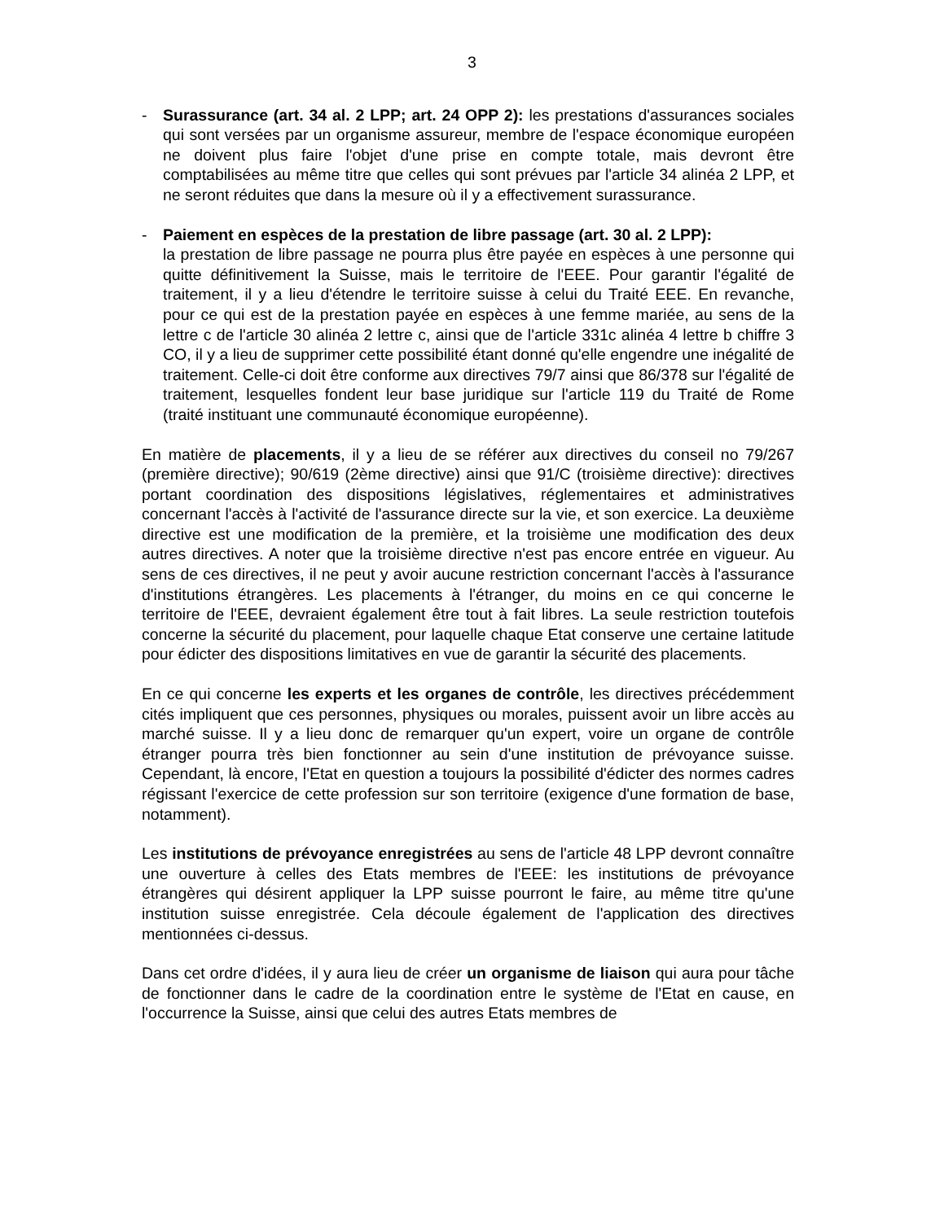3
- Surassurance (art. 34 al. 2 LPP; art. 24 OPP 2): les prestations d'assurances sociales qui sont versées par un organisme assureur, membre de l'espace économique européen ne doivent plus faire l'objet d'une prise en compte totale, mais devront être comptabilisées au même titre que celles qui sont prévues par l'article 34 alinéa 2 LPP, et ne seront réduites que dans la mesure où il y a effectivement surassurance.
- Paiement en espèces de la prestation de libre passage (art. 30 al. 2 LPP):
la prestation de libre passage ne pourra plus être payée en espèces à une personne qui quitte définitivement la Suisse, mais le territoire de l'EEE. Pour garantir l'égalité de traitement, il y a lieu d'étendre le territoire suisse à celui du Traité EEE. En revanche, pour ce qui est de la prestation payée en espèces à une femme mariée, au sens de la lettre c de l'article 30 alinéa 2 lettre c, ainsi que de l'article 331c alinéa 4 lettre b chiffre 3 CO, il y a lieu de supprimer cette possibilité étant donné qu'elle engendre une inégalité de traitement. Celle-ci doit être conforme aux directives 79/7 ainsi que 86/378 sur l'égalité de traitement, lesquelles fondent leur base juridique sur l'article 119 du Traité de Rome (traité instituant une communauté économique européenne).
En matière de placements, il y a lieu de se référer aux directives du conseil no 79/267 (première directive); 90/619 (2ème directive) ainsi que 91/C (troisième directive): directives portant coordination des dispositions législatives, réglementaires et administratives concernant l'accès à l'activité de l'assurance directe sur la vie, et son exercice. La deuxième directive est une modification de la première, et la troisième une modification des deux autres directives. A noter que la troisième directive n'est pas encore entrée en vigueur. Au sens de ces directives, il ne peut y avoir aucune restriction concernant l'accès à l'assurance d'institutions étrangères. Les placements à l'étranger, du moins en ce qui concerne le territoire de l'EEE, devraient également être tout à fait libres. La seule restriction toutefois concerne la sécurité du placement, pour laquelle chaque Etat conserve une certaine latitude pour édicter des dispositions limitatives en vue de garantir la sécurité des placements.
En ce qui concerne les experts et les organes de contrôle, les directives précédemment cités impliquent que ces personnes, physiques ou morales, puissent avoir un libre accès au marché suisse. Il y a lieu donc de remarquer qu'un expert, voire un organe de contrôle étranger pourra très bien fonctionner au sein d'une institution de prévoyance suisse. Cependant, là encore, l'Etat en question a toujours la possibilité d'édicter des normes cadres régissant l'exercice de cette profession sur son territoire (exigence d'une formation de base, notamment).
Les institutions de prévoyance enregistrées au sens de l'article 48 LPP devront connaître une ouverture à celles des Etats membres de l'EEE: les institutions de prévoyance étrangères qui désirent appliquer la LPP suisse pourront le faire, au même titre qu'une institution suisse enregistrée. Cela découle également de l'application des directives mentionnées ci-dessus.
Dans cet ordre d'idées, il y aura lieu de créer un organisme de liaison qui aura pour tâche de fonctionner dans le cadre de la coordination entre le système de l'Etat en cause, en l'occurrence la Suisse, ainsi que celui des autres Etats membres de